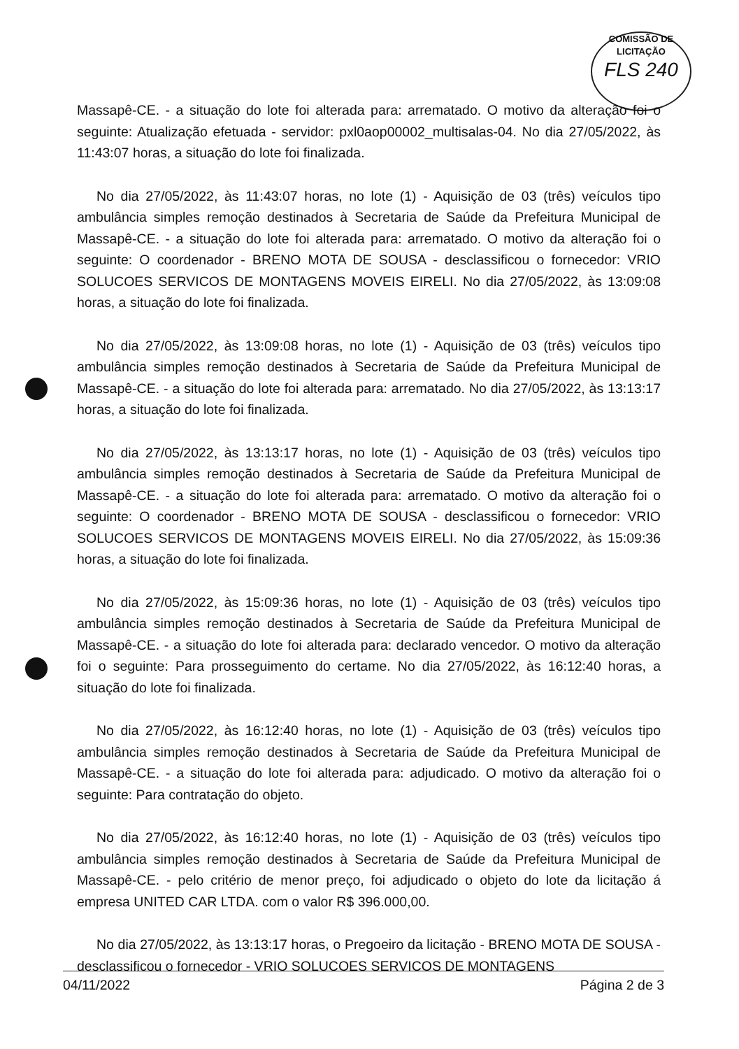COMISSÃO DE LICITAÇÃO
FLS 240
Massapê-CE. - a situação do lote foi alterada para: arrematado. O motivo da alteração foi o seguinte: Atualização efetuada - servidor: pxl0aop00002_multisalas-04. No dia 27/05/2022, às 11:43:07 horas, a situação do lote foi finalizada.
No dia 27/05/2022, às 11:43:07 horas, no lote (1) - Aquisição de 03 (três) veículos tipo ambulância simples remoção destinados à Secretaria de Saúde da Prefeitura Municipal de Massapê-CE. - a situação do lote foi alterada para: arrematado. O motivo da alteração foi o seguinte: O coordenador - BRENO MOTA DE SOUSA - desclassificou o fornecedor: VRIO SOLUCOES SERVICOS DE MONTAGENS MOVEIS EIRELI. No dia 27/05/2022, às 13:09:08 horas, a situação do lote foi finalizada.
No dia 27/05/2022, às 13:09:08 horas, no lote (1) - Aquisição de 03 (três) veículos tipo ambulância simples remoção destinados à Secretaria de Saúde da Prefeitura Municipal de Massapê-CE. - a situação do lote foi alterada para: arrematado. No dia 27/05/2022, às 13:13:17 horas, a situação do lote foi finalizada.
No dia 27/05/2022, às 13:13:17 horas, no lote (1) - Aquisição de 03 (três) veículos tipo ambulância simples remoção destinados à Secretaria de Saúde da Prefeitura Municipal de Massapê-CE. - a situação do lote foi alterada para: arrematado. O motivo da alteração foi o seguinte: O coordenador - BRENO MOTA DE SOUSA - desclassificou o fornecedor: VRIO SOLUCOES SERVICOS DE MONTAGENS MOVEIS EIRELI. No dia 27/05/2022, às 15:09:36 horas, a situação do lote foi finalizada.
No dia 27/05/2022, às 15:09:36 horas, no lote (1) - Aquisição de 03 (três) veículos tipo ambulância simples remoção destinados à Secretaria de Saúde da Prefeitura Municipal de Massapê-CE. - a situação do lote foi alterada para: declarado vencedor. O motivo da alteração foi o seguinte: Para prosseguimento do certame. No dia 27/05/2022, às 16:12:40 horas, a situação do lote foi finalizada.
No dia 27/05/2022, às 16:12:40 horas, no lote (1) - Aquisição de 03 (três) veículos tipo ambulância simples remoção destinados à Secretaria de Saúde da Prefeitura Municipal de Massapê-CE. - a situação do lote foi alterada para: adjudicado. O motivo da alteração foi o seguinte: Para contratação do objeto.
No dia 27/05/2022, às 16:12:40 horas, no lote (1) - Aquisição de 03 (três) veículos tipo ambulância simples remoção destinados à Secretaria de Saúde da Prefeitura Municipal de Massapê-CE. - pelo critério de menor preço, foi adjudicado o objeto do lote da licitação á empresa UNITED CAR LTDA. com o valor R$ 396.000,00.
No dia 27/05/2022, às 13:13:17 horas, o Pregoeiro da licitação - BRENO MOTA DE SOUSA - desclassificou o fornecedor - VRIO SOLUCOES SERVICOS DE MONTAGENS
04/11/2022 Página 2 de 3